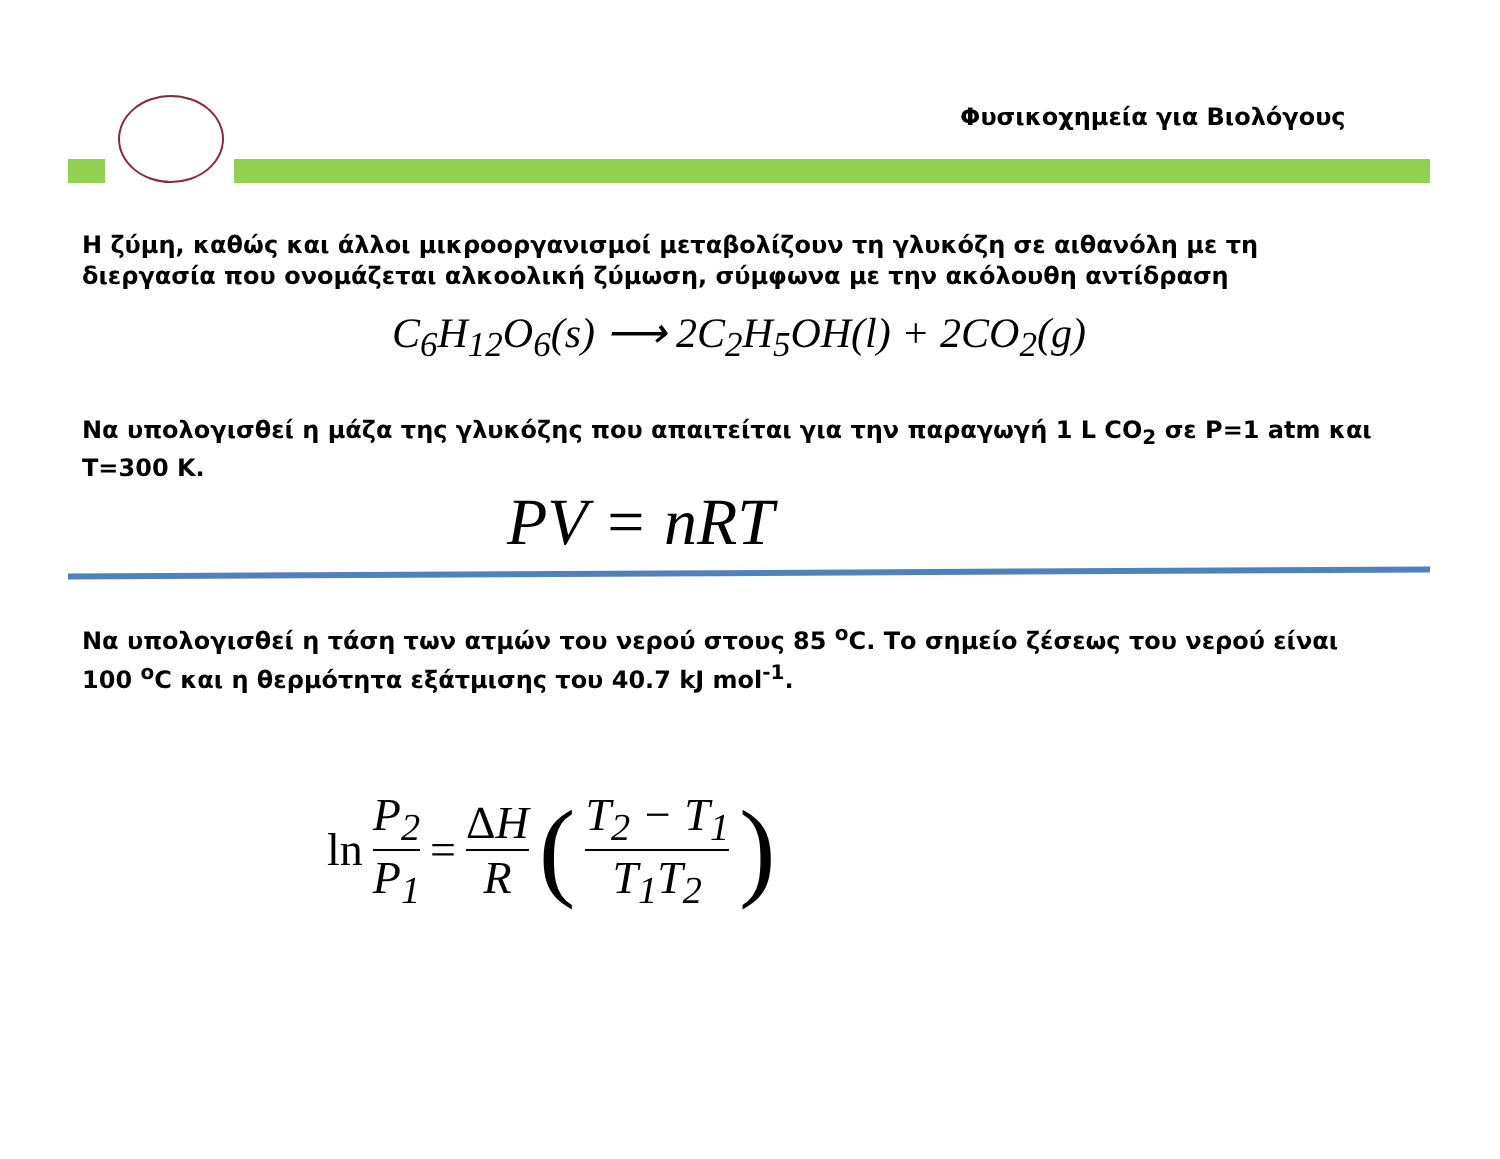Φυσικοχημεία για Βιολόγους
Η ζύμη, καθώς και άλλοι μικροοργανισμοί μεταβολίζουν τη γλυκόζη σε αιθανόλη με τη διεργασία που ονομάζεται αλκοολική ζύμωση, σύμφωνα με την ακόλουθη αντίδραση
C<sub>6</sub>H<sub>12</sub>O<sub>6</sub>(s) ⟶ 2C<sub>2</sub>H<sub>5</sub>OH(l) + 2CO<sub>2</sub>(g)
Να υπολογισθεί η μάζα της γλυκόζης που απαιτείται για την παραγωγή 1 L CO<sub>2</sub> σε P=1 atm και T=300 K.
PV = nRT
Να υπολογισθεί η τάση των ατμών του νερού στους 85 <sup>o</sup>C. Το σημείο ζέσεως του νερού είναι 100 <sup>o</sup>C και η θερμότητα εξάτμισης του 40.7 kJ mol<sup>-1</sup>.
ln P<sub>2</sub> P<sub>1</sub> = ΔH R ( T<sub>2</sub> − T<sub>1</sub> T<sub>1</sub>T<sub>2</sub> )